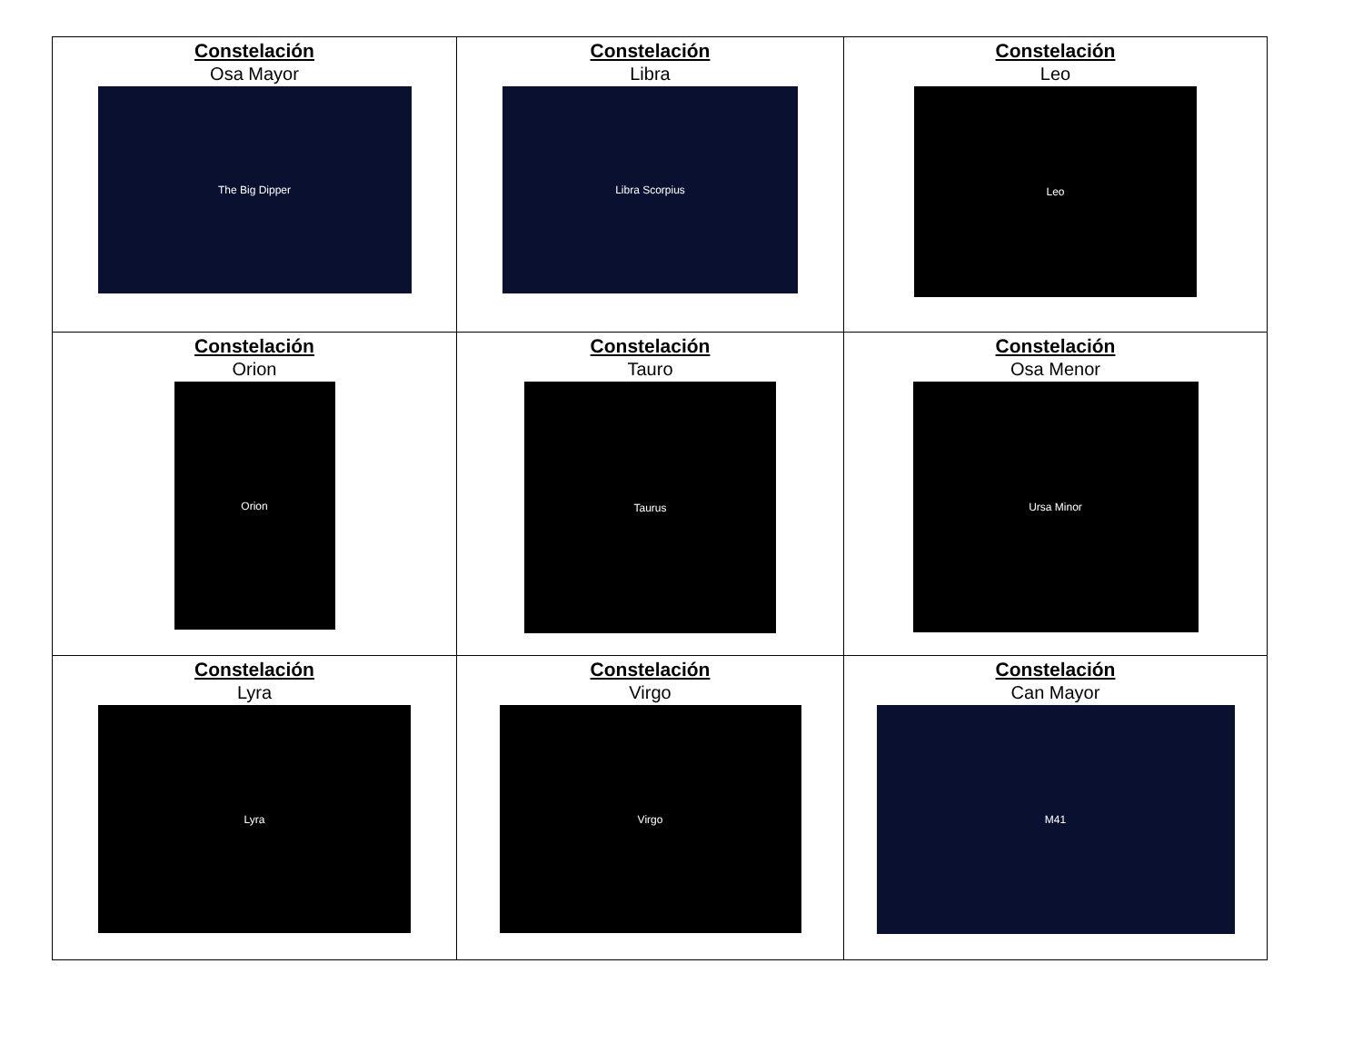| Constelación Osa Mayor The Big Dipper | Constelación Libra Libra Scorpius | Constelación Leo Leo |
| Constelación Orion Orion | Constelación Tauro Taurus | Constelación Osa Menor Ursa Minor |
| Constelación Lyra Lyra | Constelación Virgo Virgo | Constelación Can Mayor M41 |